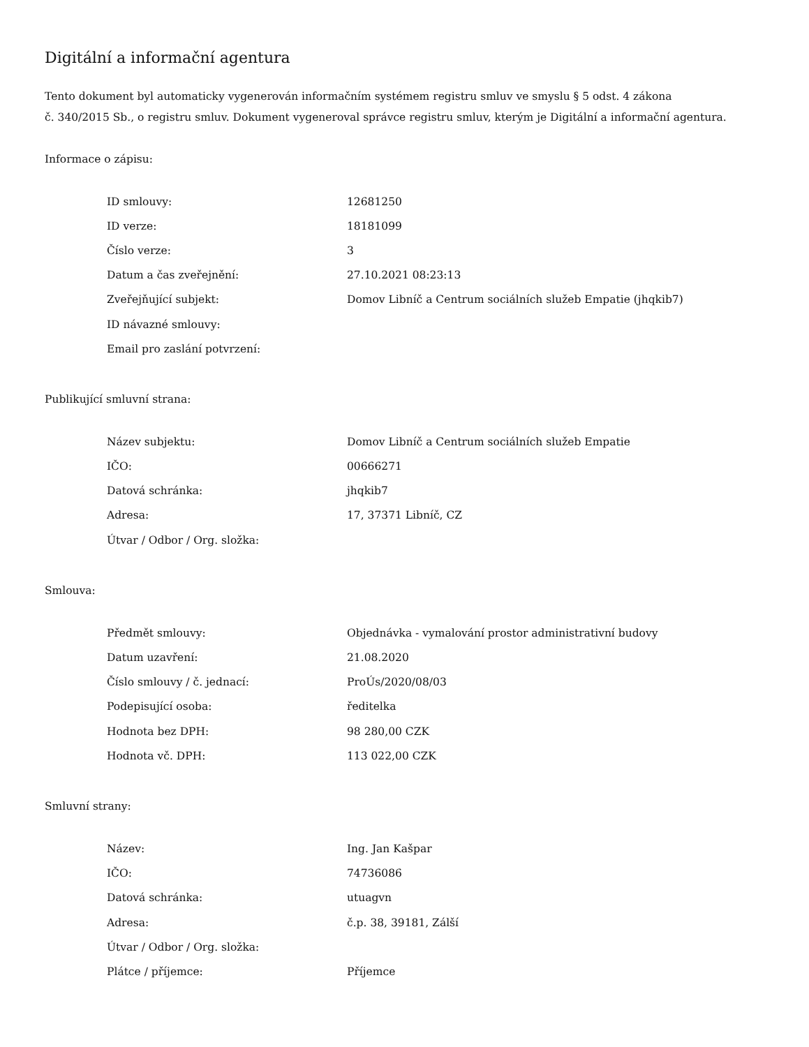Digitální a informační agentura
Tento dokument byl automaticky vygenerován informačním systémem registru smluv ve smyslu § 5 odst. 4 zákona
č. 340/2015 Sb., o registru smluv. Dokument vygeneroval správce registru smluv, kterým je Digitální a informační agentura.
Informace o zápisu:
| ID smlouvy: | 12681250 |
| ID verze: | 18181099 |
| Číslo verze: | 3 |
| Datum a čas zveřejnění: | 27.10.2021 08:23:13 |
| Zveřejňující subjekt: | Domov Libníč a Centrum sociálních služeb Empatie (jhqkib7) |
| ID návazné smlouvy: | |
| Email pro zaslání potvrzení: | |
Publikující smluvní strana:
| Název subjektu: | Domov Libníč a Centrum sociálních služeb Empatie |
| IČO: | 00666271 |
| Datová schránka: | jhqkib7 |
| Adresa: | 17, 37371 Libníč, CZ |
| Útvar / Odbor / Org. složka: | |
Smlouva:
| Předmět smlouvy: | Objednávka - vymalování prostor administrativní budovy |
| Datum uzavření: | 21.08.2020 |
| Číslo smlouvy / č. jednací: | ProÚs/2020/08/03 |
| Podepisující osoba: | ředitelka |
| Hodnota bez DPH: | 98 280,00 CZK |
| Hodnota vč. DPH: | 113 022,00 CZK |
Smluvní strany:
| Název: | Ing. Jan Kašpar |
| IČO: | 74736086 |
| Datová schránka: | utuagvn |
| Adresa: | č.p. 38, 39181, Zálší |
| Útvar / Odbor / Org. složka: | |
| Plátce / příjemce: | Příjemce |